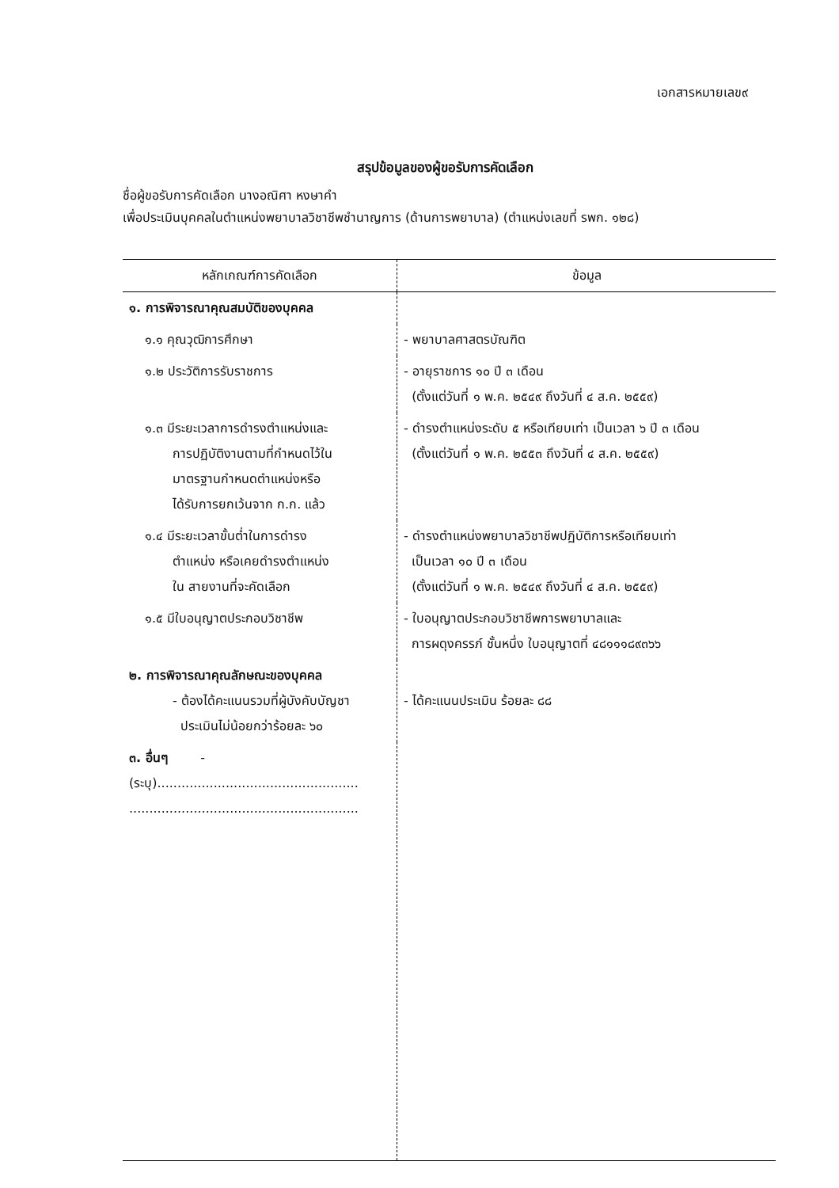เอกสารหมายเลข๙
สรุปข้อมูลของผู้ขอรับการคัดเลือก
ชื่อผู้ขอรับการคัดเลือก นางอณิศา หงษาคำ
เพื่อประเมินบุคคลในตำแหน่งพยาบาลวิชาชีพชำนาญการ (ด้านการพยาบาล) (ตำแหน่งเลขที่ รพก. ๑๒๘)
| หลักเกณฑ์การคัดเลือก | ข้อมูล |
| --- | --- |
| ๑. การพิจารณาคุณสมบัติของบุคคล | |
| ๑.๑ คุณวุฒิการศึกษา | - พยาบาลศาสตรบัณฑิต |
| ๑.๒ ประวัติการรับราชการ | - อายุราชการ ๑๐ ปี ๓ เดือน (ตั้งแต่วันที่ ๑ พ.ค. ๒๕๔๙ ถึงวันที่ ๔ ส.ค. ๒๕๕๙) |
| ๑.๓ มีระยะเวลาการดำรงตำแหน่งและ การปฏิบัติงานตามที่กำหนดไว้ใน มาตรฐานกำหนดตำแหน่งหรือ ได้รับการยกเว้นจาก ก.ก. แล้ว | - ดำรงตำแหน่งระดับ ๕ หรือเทียบเท่า เป็นเวลา ๖ ปี ๓ เดือน (ตั้งแต่วันที่ ๑ พ.ค. ๒๕๕๓ ถึงวันที่ ๔ ส.ค. ๒๕๕๙) |
| ๑.๔ มีระยะเวลาขั้นต่ำในการดำรง ตำแหน่ง หรือเคยดำรงตำแหน่ง ใน สายงานที่จะคัดเลือก | - ดำรงตำแหน่งพยาบาลวิชาชีพปฏิบัติการหรือเทียบเท่า เป็นเวลา ๑๐ ปี ๓ เดือน (ตั้งแต่วันที่ ๑ พ.ค. ๒๕๔๙ ถึงวันที่ ๔ ส.ค. ๒๕๕๙) |
| ๑.๕ มีใบอนุญาตประกอบวิชาชีพ | - ใบอนุญาตประกอบวิชาชีพการพยาบาลและ การผดุงครรภ์ ชั้นหนึ่ง ใบอนุญาตที่ ๔๘๑๑๑๘๙๓๖๖ |
| ๒. การพิจารณาคุณลักษณะของบุคคล - ต้องได้คะแนนรวมที่ผู้บังคับบัญชา ประเมินไม่น้อยกว่าร้อยละ ๖๐ | - ได้คะแนนประเมิน ร้อยละ ๘๘ |
| ๓. อื่นๆ - (ระบุ).................................................. ......................................................... | |